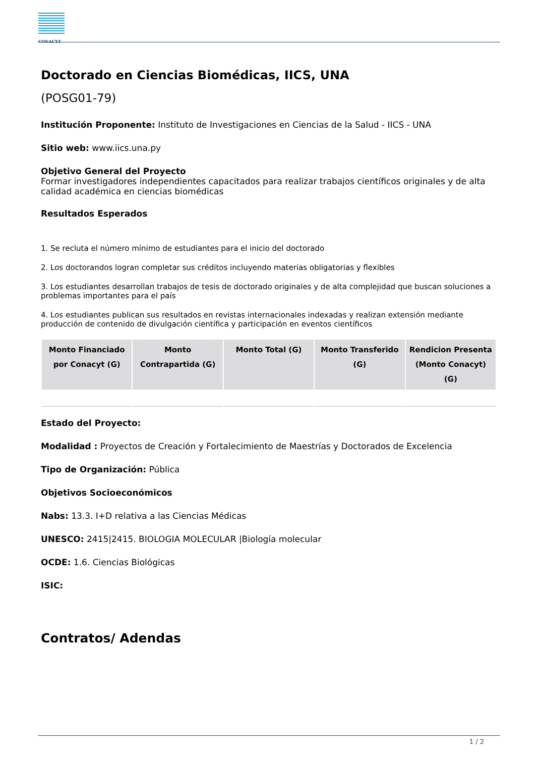CONACYT
Doctorado en Ciencias Biomédicas, IICS, UNA
(POSG01-79)
Institución Proponente: Instituto de Investigaciones en Ciencias de la Salud - IICS - UNA
Sitio web: www.iics.una.py
Objetivo General del Proyecto
Formar investigadores independientes capacitados para realizar trabajos científicos originales y de alta calidad académica en ciencias biomédicas
Resultados Esperados
1. Se recluta el número mínimo de estudiantes para el inicio del doctorado
2. Los doctorandos logran completar sus créditos incluyendo materias obligatorias y flexibles
3. Los estudiantes desarrollan trabajos de tesis de doctorado originales y de alta complejidad que buscan soluciones a problemas importantes para el país
4. Los estudiantes publican sus resultados en revistas internacionales indexadas y realizan extensión mediante producción de contenido de divulgación científica y participación en eventos científicos
| Monto Financiado por Conacyt (G) | Monto Contrapartida (G) | Monto Total (G) | Monto Transferido (G) | Rendicion Presenta (Monto Conacyt) (G) |
| --- | --- | --- | --- | --- |
Estado del Proyecto:
Modalidad : Proyectos de Creación y Fortalecimiento de Maestrías y Doctorados de Excelencia
Tipo de Organización: Pública
Objetivos Socioeconómicos
Nabs: 13.3. I+D relativa a las Ciencias Médicas
UNESCO: 2415|2415. BIOLOGIA MOLECULAR |Biología molecular
OCDE: 1.6. Ciencias Biológicas
ISIC:
Contratos/ Adendas
1 / 2